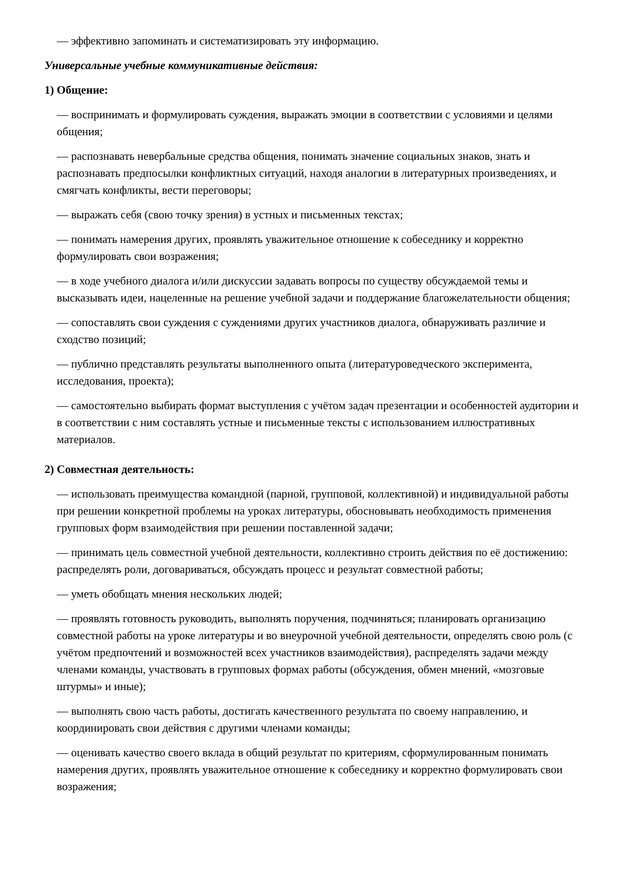— эффективно запоминать и систематизировать эту информацию.
Универсальные учебные коммуникативные действия:
1) Общение:
— воспринимать и формулировать суждения, выражать эмоции в соответствии с условиями и целями общения;
— распознавать невербальные средства общения, понимать значение социальных знаков, знать и распознавать предпосылки конфликтных ситуаций, находя аналогии в литературных произведениях, и смягчать конфликты, вести переговоры;
— выражать себя (свою точку зрения) в устных и письменных текстах;
— понимать намерения других, проявлять уважительное отношение к собеседнику и корректно формулировать свои возражения;
— в ходе учебного диалога и/или дискуссии задавать вопросы по существу обсуждаемой темы и высказывать идеи, нацеленные на решение учебной задачи и поддержание благожелательности общения;
— сопоставлять свои суждения с суждениями других участников диалога, обнаруживать различие и сходство позиций;
— публично представлять результаты выполненного опыта (литературоведческого эксперимента, исследования, проекта);
— самостоятельно выбирать формат выступления с учётом задач презентации и особенностей аудитории и в соответствии с ним составлять устные и письменные тексты с использованием иллюстративных материалов.
2) Совместная деятельность:
— использовать преимущества командной (парной, групповой, коллективной) и индивидуальной работы при решении конкретной проблемы на уроках литературы, обосновывать необходимость применения групповых форм взаимодействия при решении поставленной задачи;
— принимать цель совместной учебной деятельности, коллективно строить действия по её достижению: распределять роли, договариваться, обсуждать процесс и результат совместной работы;
— уметь обобщать мнения нескольких людей;
— проявлять готовность руководить, выполнять поручения, подчиняться; планировать организацию совместной работы на уроке литературы и во внеурочной учебной деятельности, определять свою роль (с учётом предпочтений и возможностей всех участников взаимодействия), распределять задачи между членами команды, участвовать в групповых формах работы (обсуждения, обмен мнений, «мозговые штурмы» и иные);
— выполнять свою часть работы, достигать качественного результата по своему направлению, и координировать свои действия с другими членами команды;
— оценивать качество своего вклада в общий результат по критериям, сформулированным понимать намерения других, проявлять уважительное отношение к собеседнику и корректно формулировать свои возражения;